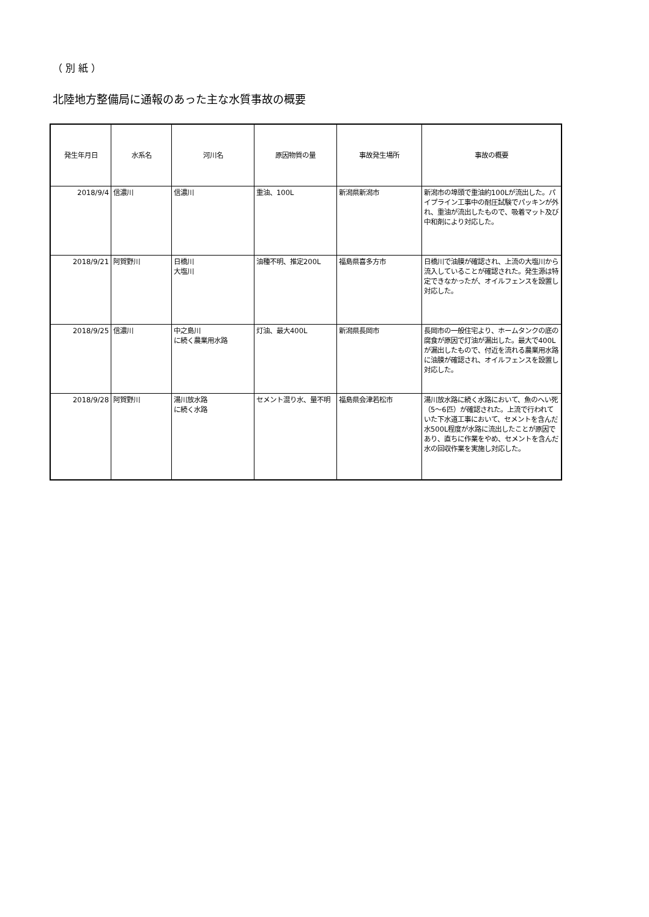（ 別 紙 ）
北陸地方整備局に通報のあった主な水質事故の概要
| 発生年月日 | 水系名 | 河川名 | 原因物質の量 | 事故発生場所 | 事故の概要 |
| --- | --- | --- | --- | --- | --- |
| 2018/9/4 | 信濃川 | 信濃川 | 重油、100L | 新潟県新潟市 | 新潟市の埠頭で重油約100Lが流出した。パイプライン工事中の耐圧試験でパッキンが外れ、重油が流出したもので、吸着マット及び中和剤により対応した。 |
| 2018/9/21 | 阿賀野川 | 日橋川 大塩川 | 油種不明、推定200L | 福島県喜多方市 | 日橋川で油膜が確認され、上流の大塩川から流入していることが確認された。発生源は特定できなかったが、オイルフェンスを設置し対応した。 |
| 2018/9/25 | 信濃川 | 中之島川 に続く農業用水路 | 灯油、最大400L | 新潟県長岡市 | 長岡市の一般住宅より、ホームタンクの底の腐食が原因で灯油が漏出した。最大で400Lが漏出したもので、付近を流れる農業用水路に油膜が確認され、オイルフェンスを設置し対応した。 |
| 2018/9/28 | 阿賀野川 | 湯川放水路 に続く水路 | セメント混り水、量不明 | 福島県会津若松市 | 湯川放水路に続く水路において、魚のへい死（5～6匹）が確認された。上流で行われていた下水道工事において、セメントを含んだ水500L程度が水路に流出したことが原因であり、直ちに作業をやめ、セメントを含んだ水の回収作業を実施し対応した。 |